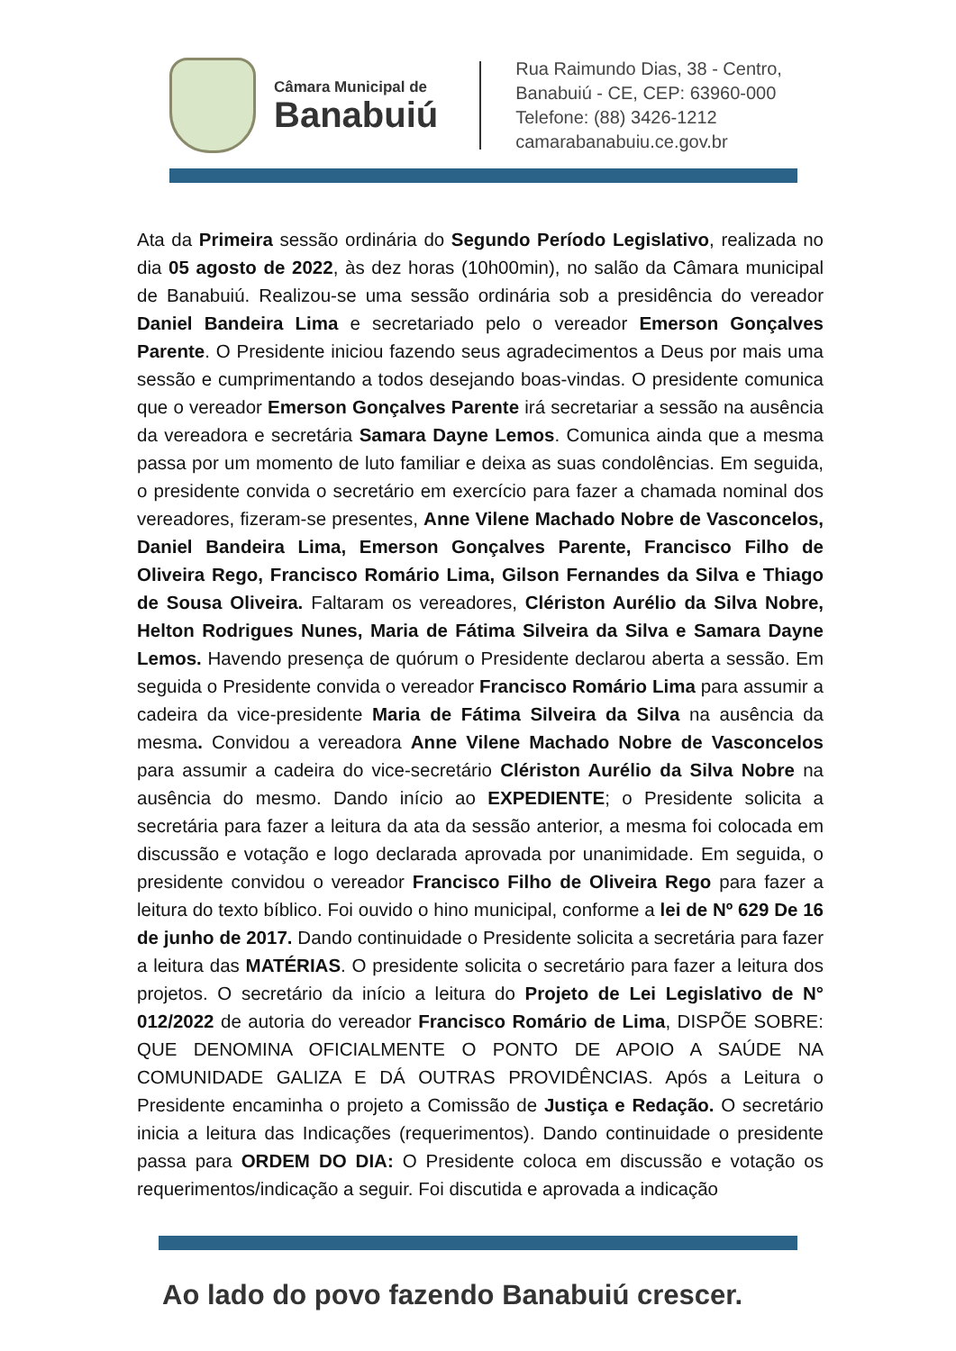Câmara Municipal de
Banabuiú
Rua Raimundo Dias, 38 - Centro,
Banabuiú - CE, CEP: 63960-000
Telefone: (88) 3426-1212
camarabanabuiu.ce.gov.br
Ata da Primeira sessão ordinária do Segundo Período Legislativo, realizada no dia 05 agosto de 2022, às dez horas (10h00min), no salão da Câmara municipal de Banabuiú. Realizou-se uma sessão ordinária sob a presidência do vereador Daniel Bandeira Lima e secretariado pelo o vereador Emerson Gonçalves Parente. O Presidente iniciou fazendo seus agradecimentos a Deus por mais uma sessão e cumprimentando a todos desejando boas-vindas. O presidente comunica que o vereador Emerson Gonçalves Parente irá secretariar a sessão na ausência da vereadora e secretária Samara Dayne Lemos. Comunica ainda que a mesma passa por um momento de luto familiar e deixa as suas condolências. Em seguida, o presidente convida o secretário em exercício para fazer a chamada nominal dos vereadores, fizeram-se presentes, Anne Vilene Machado Nobre de Vasconcelos, Daniel Bandeira Lima, Emerson Gonçalves Parente, Francisco Filho de Oliveira Rego, Francisco Romário Lima, Gilson Fernandes da Silva e Thiago de Sousa Oliveira. Faltaram os vereadores, Clériston Aurélio da Silva Nobre, Helton Rodrigues Nunes, Maria de Fátima Silveira da Silva e Samara Dayne Lemos. Havendo presença de quórum o Presidente declarou aberta a sessão. Em seguida o Presidente convida o vereador Francisco Romário Lima para assumir a cadeira da vice-presidente Maria de Fátima Silveira da Silva na ausência da mesma. Convidou a vereadora Anne Vilene Machado Nobre de Vasconcelos para assumir a cadeira do vice-secretário Clériston Aurélio da Silva Nobre na ausência do mesmo. Dando início ao EXPEDIENTE; o Presidente solicita a secretária para fazer a leitura da ata da sessão anterior, a mesma foi colocada em discussão e votação e logo declarada aprovada por unanimidade. Em seguida, o presidente convidou o vereador Francisco Filho de Oliveira Rego para fazer a leitura do texto bíblico. Foi ouvido o hino municipal, conforme a lei de Nº 629 De 16 de junho de 2017. Dando continuidade o Presidente solicita a secretária para fazer a leitura das MATÉRIAS. O presidente solicita o secretário para fazer a leitura dos projetos. O secretário da início a leitura do Projeto de Lei Legislativo de N° 012/2022 de autoria do vereador Francisco Romário de Lima, DISPÕE SOBRE: QUE DENOMINA OFICIALMENTE O PONTO DE APOIO A SAÚDE NA COMUNIDADE GALIZA E DÁ OUTRAS PROVIDÊNCIAS. Após a Leitura o Presidente encaminha o projeto a Comissão de Justiça e Redação. O secretário inicia a leitura das Indicações (requerimentos). Dando continuidade o presidente passa para ORDEM DO DIA: O Presidente coloca em discussão e votação os requerimentos/indicação a seguir. Foi discutida e aprovada a indicação
Ao lado do povo fazendo Banabuiú crescer.